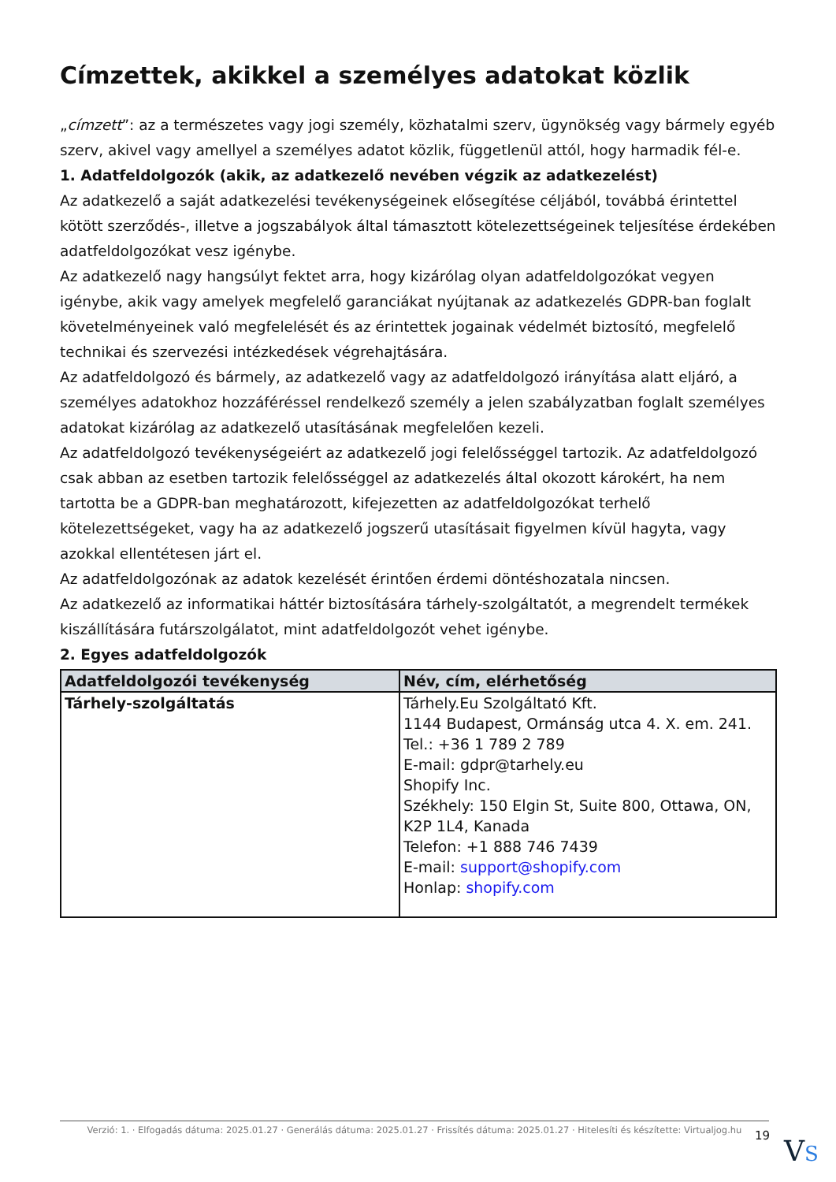Címzettek, akikkel a személyes adatokat közlik
„címzett”: az a természetes vagy jogi személy, közhatalmi szerv, ügynökség vagy bármely egyéb szerv, akivel vagy amellyel a személyes adatot közlik, függetlenül attól, hogy harmadik fél-e.
1. Adatfeldolgozók (akik, az adatkezelő nevében végzik az adatkezelést)
Az adatkezelő a saját adatkezelési tevékenységeinek elősegítése céljából, továbbá érintettel kötött szerződés-, illetve a jogszabályok által támasztott kötelezettségeinek teljesítése érdekében adatfeldolgozókat vesz igénybe.
Az adatkezelő nagy hangsúlyt fektet arra, hogy kizárólag olyan adatfeldolgozókat vegyen igénybe, akik vagy amelyek megfelelő garanciákat nyújtanak az adatkezelés GDPR-ban foglalt követelményeinek való megfelelését és az érintettek jogainak védelmét biztosító, megfelelő technikai és szervezési intézkedések végrehajtására.
Az adatfeldolgozó és bármely, az adatkezelő vagy az adatfeldolgozó irányítása alatt eljáró, a személyes adatokhoz hozzáféréssel rendelkező személy a jelen szabályzatban foglalt személyes adatokat kizárólag az adatkezelő utasításának megfelelően kezeli.
Az adatfeldolgozó tevékenységeiért az adatkezelő jogi felelősséggel tartozik. Az adatfeldolgozó csak abban az esetben tartozik felelősséggel az adatkezelés által okozott károkért, ha nem tartotta be a GDPR-ban meghatározott, kifejezetten az adatfeldolgozókat terhelő kötelezettségeket, vagy ha az adatkezelő jogszerű utasításait figyelmen kívül hagyta, vagy azokkal ellentétesen járt el.
Az adatfeldolgozónak az adatok kezelését érintően érdemi döntéshozatala nincsen.
Az adatkezelő az informatikai háttér biztosítására tárhely-szolgáltatót, a megrendelt termékek kiszállítására futárszolgálatot, mint adatfeldolgozót vehet igénybe.
2. Egyes adatfeldolgozók
| Adatfeldolgozói tevékenység | Név, cím, elérhetőség |
| --- | --- |
| Tárhely-szolgáltatás | Tárhely.Eu Szolgáltató Kft. 1144 Budapest, Ormánság utca 4. X. em. 241. Tel.: +36 1 789 2 789 E-mail: gdpr@tarhely.eu Shopify Inc. Székhely: 150 Elgin St, Suite 800, Ottawa, ON, K2P 1L4, Kanada Telefon: +1 888 746 7439 E-mail: support@shopify.com Honlap: shopify.com |
Verzió: 1. · Elfogadás dátuma: 2025.01.27 · Generálás dátuma: 2025.01.27 · Frissítés dátuma: 2025.01.27 · Hitelesíti és készítette: Virtualjog.hu
19 VS